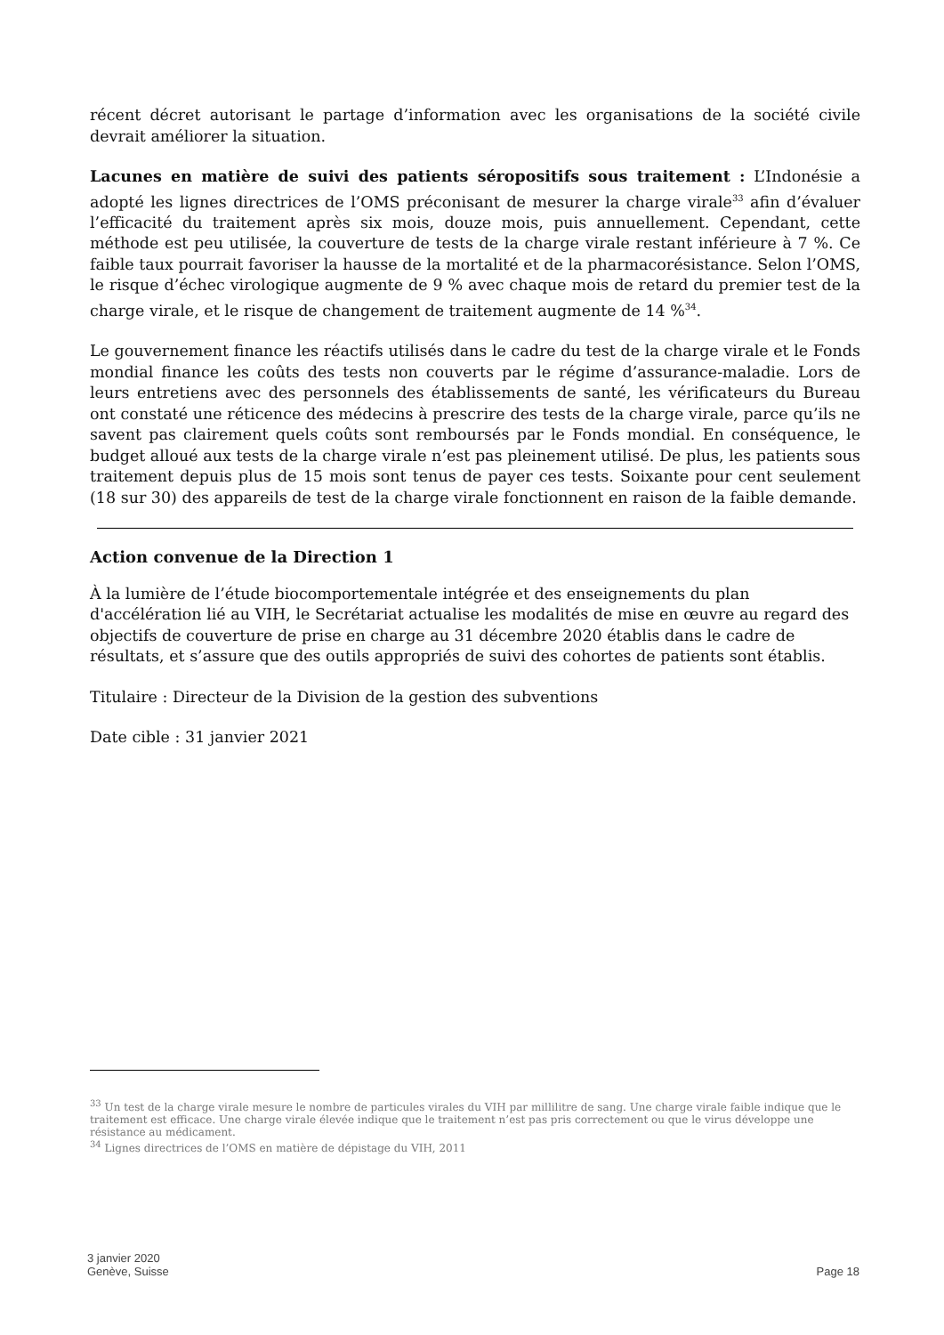récent décret autorisant le partage d’information avec les organisations de la société civile devrait améliorer la situation.
Lacunes en matière de suivi des patients séropositifs sous traitement : L’Indonésie a adopté les lignes directrices de l’OMS préconisant de mesurer la charge virale<sup>33</sup> afin d’évaluer l’efficacité du traitement après six mois, douze mois, puis annuellement. Cependant, cette méthode est peu utilisée, la couverture de tests de la charge virale restant inférieure à 7 %. Ce faible taux pourrait favoriser la hausse de la mortalité et de la pharmacorésistance. Selon l’OMS, le risque d’échec virologique augmente de 9 % avec chaque mois de retard du premier test de la charge virale, et le risque de changement de traitement augmente de 14 %<sup>34</sup>.
Le gouvernement finance les réactifs utilisés dans le cadre du test de la charge virale et le Fonds mondial finance les coûts des tests non couverts par le régime d’assurance-maladie. Lors de leurs entretiens avec des personnels des établissements de santé, les vérificateurs du Bureau ont constaté une réticence des médecins à prescrire des tests de la charge virale, parce qu’ils ne savent pas clairement quels coûts sont remboursés par le Fonds mondial. En conséquence, le budget alloué aux tests de la charge virale n’est pas pleinement utilisé. De plus, les patients sous traitement depuis plus de 15 mois sont tenus de payer ces tests. Soixante pour cent seulement (18 sur 30) des appareils de test de la charge virale fonctionnent en raison de la faible demande.
Action convenue de la Direction 1
À la lumière de l’étude biocomportementale intégrée et des enseignements du plan d'accélération lié au VIH, le Secrétariat actualise les modalités de mise en œuvre au regard des objectifs de couverture de prise en charge au 31 décembre 2020 établis dans le cadre de résultats, et s’assure que des outils appropriés de suivi des cohortes de patients sont établis.
Titulaire : Directeur de la Division de la gestion des subventions
Date cible : 31 janvier 2021
<sup>33</sup> Un test de la charge virale mesure le nombre de particules virales du VIH par millilitre de sang. Une charge virale faible indique que le traitement est efficace. Une charge virale élevée indique que le traitement n’est pas pris correctement ou que le virus développe une résistance au médicament.
<sup>34</sup> Lignes directrices de l’OMS en matière de dépistage du VIH, 2011
3 janvier 2020
Genève, Suisse
Page 18